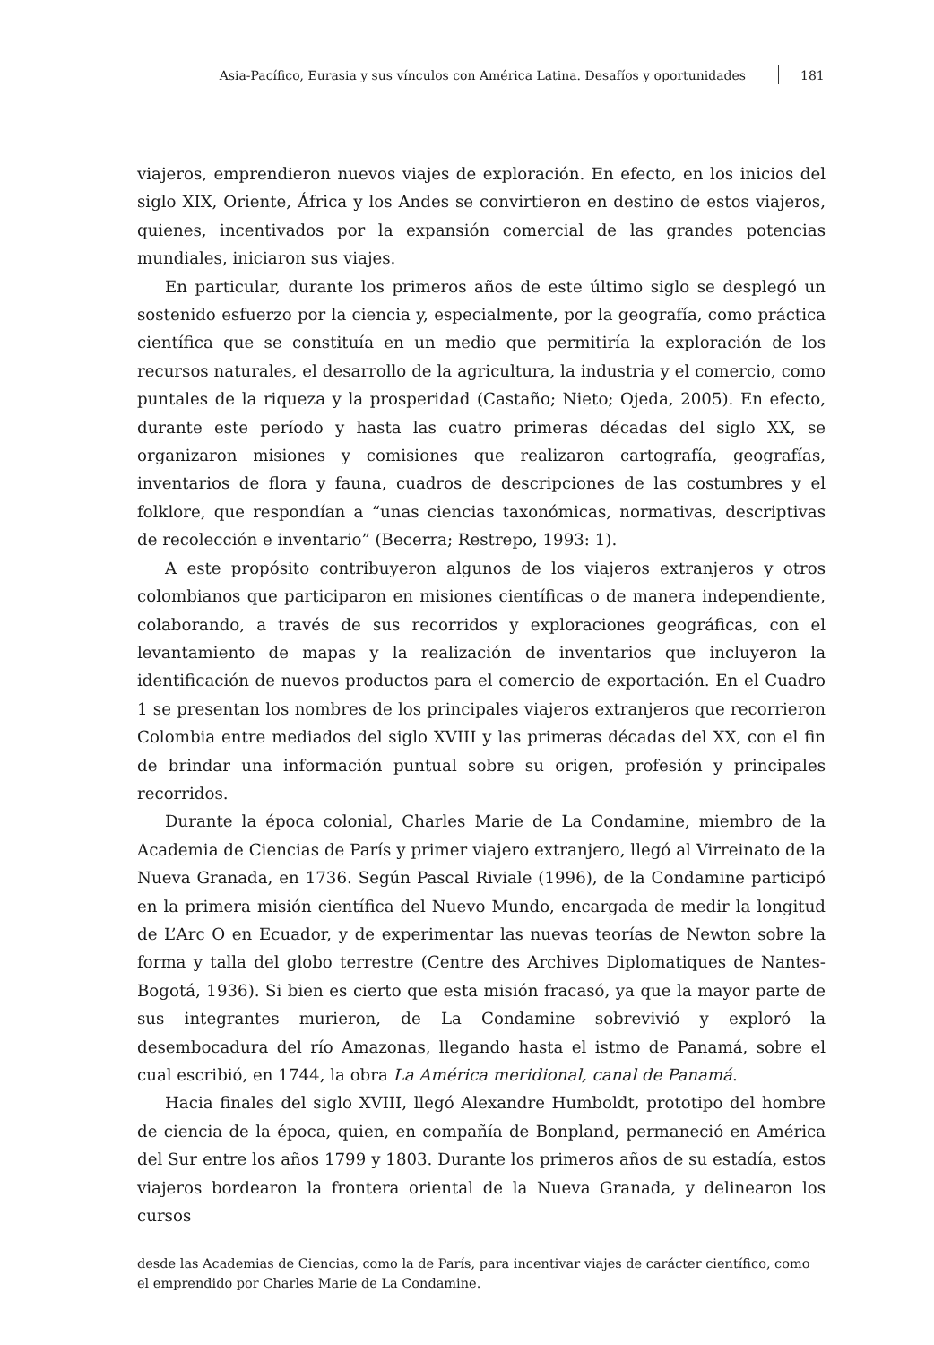Asia-Pacífico, Eurasia y sus vínculos con América Latina. Desafíos y oportunidades 181
viajeros, emprendieron nuevos viajes de exploración. En efecto, en los inicios del siglo XIX, Oriente, África y los Andes se convirtieron en destino de estos viajeros, quienes, incentivados por la expansión comercial de las grandes potencias mundiales, iniciaron sus viajes.
En particular, durante los primeros años de este último siglo se desplegó un sostenido esfuerzo por la ciencia y, especialmente, por la geografía, como práctica científica que se constituía en un medio que permitiría la exploración de los recursos naturales, el desarrollo de la agricultura, la industria y el comercio, como puntales de la riqueza y la prosperidad (Castaño; Nieto; Ojeda, 2005). En efecto, durante este período y hasta las cuatro primeras décadas del siglo XX, se organizaron misiones y comisiones que realizaron cartografía, geografías, inventarios de flora y fauna, cuadros de descripciones de las costumbres y el folklore, que respondían a “unas ciencias taxonómicas, normativas, descriptivas de recolección e inventario” (Becerra; Restrepo, 1993: 1).
A este propósito contribuyeron algunos de los viajeros extranjeros y otros colombianos que participaron en misiones científicas o de manera independiente, colaborando, a través de sus recorridos y exploraciones geográficas, con el levantamiento de mapas y la realización de inventarios que incluyeron la identificación de nuevos productos para el comercio de exportación. En el Cuadro 1 se presentan los nombres de los principales viajeros extranjeros que recorrieron Colombia entre mediados del siglo XVIII y las primeras décadas del XX, con el fin de brindar una información puntual sobre su origen, profesión y principales recorridos.
Durante la época colonial, Charles Marie de La Condamine, miembro de la Academia de Ciencias de París y primer viajero extranjero, llegó al Virreinato de la Nueva Granada, en 1736. Según Pascal Riviale (1996), de la Condamine participó en la primera misión científica del Nuevo Mundo, encargada de medir la longitud de L’Arc O en Ecuador, y de experimentar las nuevas teorías de Newton sobre la forma y talla del globo terrestre (Centre des Archives Diplomatiques de Nantes-Bogotá, 1936). Si bien es cierto que esta misión fracasó, ya que la mayor parte de sus integrantes murieron, de La Condamine sobrevivió y exploró la desembocadura del río Amazonas, llegando hasta el istmo de Panamá, sobre el cual escribió, en 1744, la obra La América meridional, canal de Panamá.
Hacia finales del siglo XVIII, llegó Alexandre Humboldt, prototipo del hombre de ciencia de la época, quien, en compañía de Bonpland, permaneció en América del Sur entre los años 1799 y 1803. Durante los primeros años de su estadía, estos viajeros bordearon la frontera oriental de la Nueva Granada, y delinearon los cursos
desde las Academias de Ciencias, como la de París, para incentivar viajes de carácter científico, como el emprendido por Charles Marie de La Condamine.